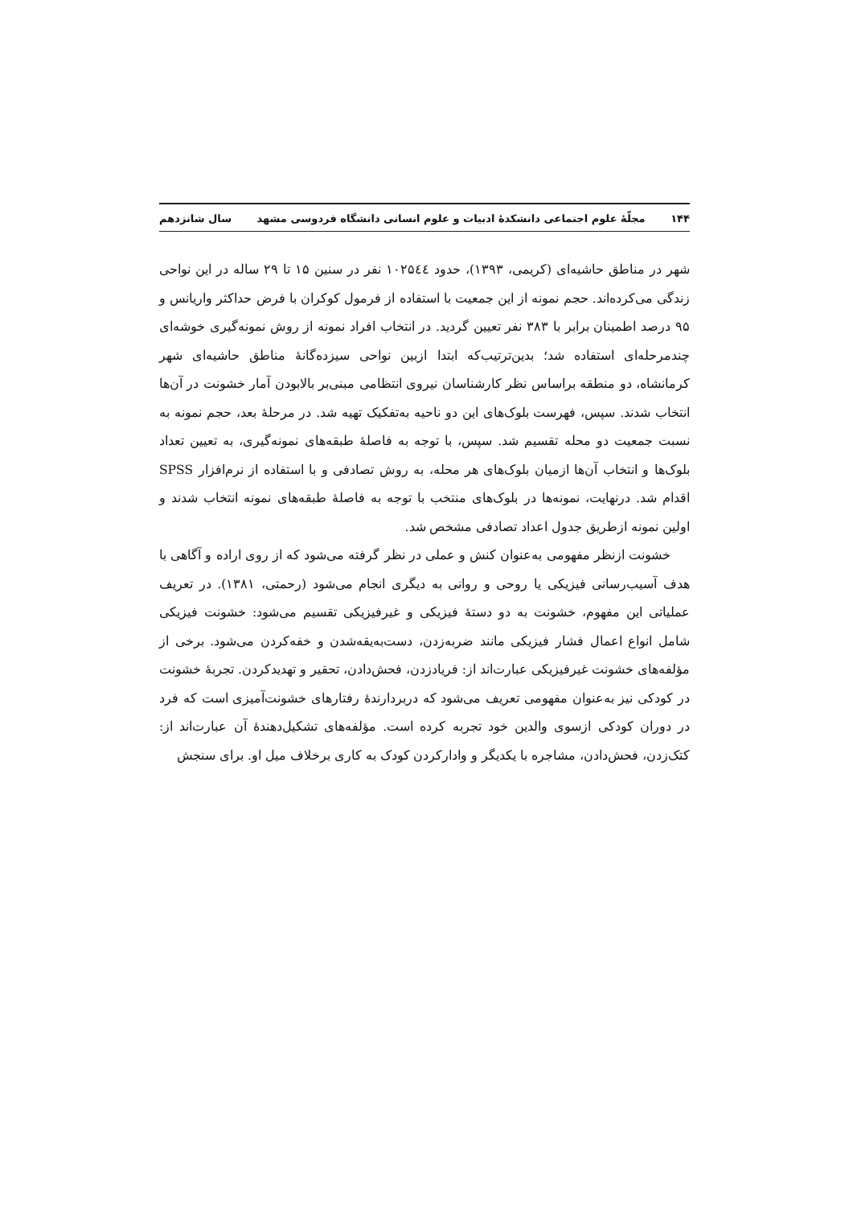۱۴۴ مجلّهٔ علوم اجتماعی دانشکدهٔ ادبیات و علوم انسانی دانشگاه فردوسی مشهد سال شانزدهم
شهر در مناطق حاشیه‌ای (کریمی، ۱۳۹۳)، حدود ۱۰۲۵٤٤ نفر در سنین ۱۵ تا ۲۹ ساله در این نواحی زندگی می‌کرده‌اند. حجم نمونه از این جمعیت با استفاده از فرمول کوکران با فرض حداکثر واریانس و ۹۵ درصد اطمینان برابر با ۳۸۳ نفر تعیین گردید. در انتخاب افراد نمونه از روش نمونه‌گیری خوشه‌ای چندمرحله‌ای استفاده شد؛ بدین‌ترتیب‌که ابتدا ازبین نواحی سیزده‌گانهٔ مناطق حاشیه‌ای شهر کرمانشاه، دو منطقه براساس نظر کارشناسان نیروی انتظامی مبنی‌بر بالابودن آمار خشونت در آن‌ها انتخاب شدند. سپس، فهرست بلوک‌های این دو ناحیه به‌تفکیک تهیه شد. در مرحلهٔ بعد، حجم نمونه به نسبت جمعیت دو محله تقسیم شد. سپس، با توجه به فاصلهٔ طبقه‌های نمونه‌گیری، به تعیین تعداد بلوک‌ها و انتخاب آن‌ها ازمیان بلوک‌های هر محله، به روش تصادفی و با استفاده از نرم‌افزار SPSS اقدام شد. درنهایت، نمونه‌ها در بلوک‌های منتخب با توجه به فاصلهٔ طبقه‌های نمونه انتخاب شدند و اولین نمونه ازطریق جدول اعداد تصادفی مشخص شد.
خشونت ازنظر مفهومی به‌عنوان کنش و عملی در نظر گرفته می‌شود که از روی اراده و آگاهی با هدف آسیب‌رسانی فیزیکی یا روحی و روانی به دیگری انجام می‌شود (رحمتی، ۱۳۸۱). در تعریف عملیاتی این مفهوم، خشونت به دو دستهٔ فیزیکی و غیرفیزیکی تقسیم می‌شود: خشونت فیزیکی شامل انواع اعمال فشار فیزیکی مانند ضربه‌زدن، دست‌به‌یقه‌شدن و خفه‌کردن می‌شود. برخی از مؤلفه‌های خشونت غیرفیزیکی عبارت‌اند از: فریادزدن، فحش‌دادن، تحقیر و تهدیدکردن. تجربهٔ خشونت در کودکی نیز به‌عنوان مفهومی تعریف می‌شود که دربردارندهٔ رفتارهای خشونت‌آمیزی است که فرد در دوران کودکی ازسوی والدین خود تجربه کرده است. مؤلفه‌های تشکیل‌دهندهٔ آن عبارت‌اند از: کتک‌زدن، فحش‌دادن، مشاجره با یکدیگر و وادارکردن کودک به کاری برخلاف میل او. برای سنجش